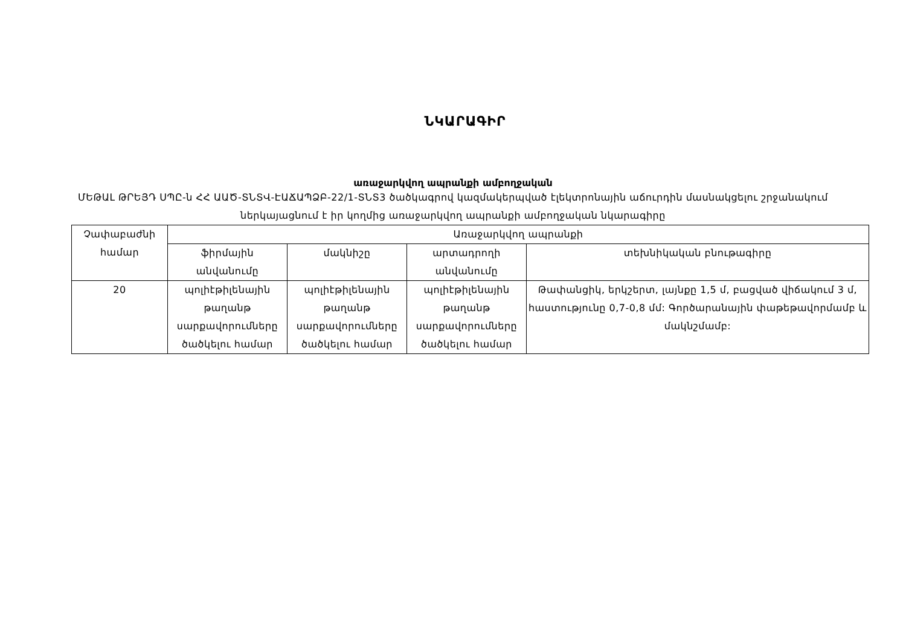ՆԿԱՐԱԳԻՐ
առաջարկվող ապրանքի ամբողջական
ՄԵԹԱԼ ԹՐԵՅԴ ՍՊԸ-ն ՀՀ ԱԱԾ-ՏՆՏՎ-ԷԱՃԱՊՁԲ-22/1-ՏՆՏ3 ծածկագրով կազմակերպված էլեկտրոնային աճուրդին մասնակցելու շրջանակում ներկայացնում է իր կողմից առաջարկվող ապրանքի ամբողջական նկարագիրը
| Չափաբաժնի համար | Առաջարկվող ապրանքի | | | |
| --- | --- | --- | --- | --- |
| | ֆիրմային անվանումը | մակնիշը | արտադրողի անվանումը | տեխնիկական բնութագիրը |
| 20 | պոլիէթիլենային թաղանթ սարքավորումները ծածկելու համար | պոլիէթիլենային թաղանթ սարքավորումները ծածկելու համար | պոլիէթիլենային թաղանթ սարքավորումները ծածկելու համար | Թափանցիկ, երկշերտ, լայնքը 1,5 մ, բացված վիճակում 3 մ, հաստությունը 0,7-0,8 մմ: Գործարանային փաթեթավորմամբ և մակնշմամբ: |